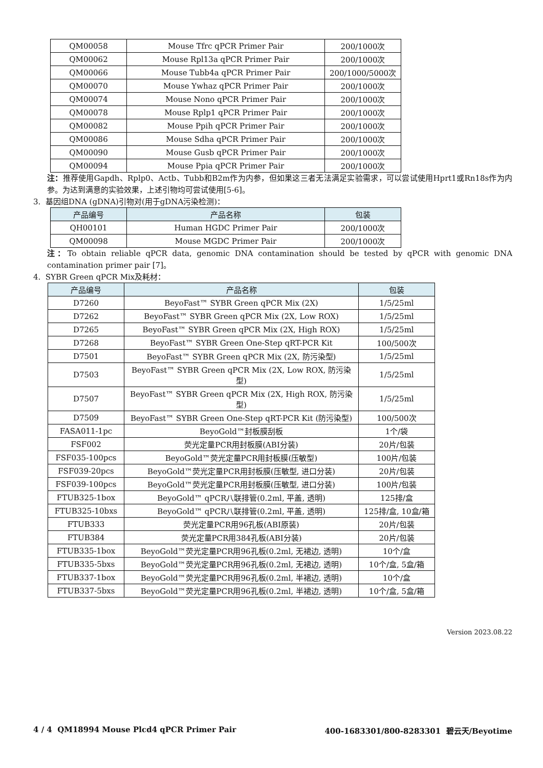| QM00058 | Mouse Tfrc qPCR Primer Pair | 200/1000次 |
| QM00062 | Mouse Rpl13a qPCR Primer Pair | 200/1000次 |
| QM00066 | Mouse Tubb4a qPCR Primer Pair | 200/1000/5000次 |
| QM00070 | Mouse Ywhaz qPCR Primer Pair | 200/1000次 |
| QM00074 | Mouse Nono qPCR Primer Pair | 200/1000次 |
| QM00078 | Mouse Rplp1 qPCR Primer Pair | 200/1000次 |
| QM00082 | Mouse Ppih qPCR Primer Pair | 200/1000次 |
| QM00086 | Mouse Sdha qPCR Primer Pair | 200/1000次 |
| QM00090 | Mouse Gusb qPCR Primer Pair | 200/1000次 |
| QM00094 | Mouse Ppia qPCR Primer Pair | 200/1000次 |
注：推荐使用Gapdh、Rplp0、Actb、Tubb和B2m作为内参，但如果这三者无法满足实验需求，可以尝试使用Hprt1或Rn18s作为内参。为达到满意的实验效果，上述引物均可尝试使用[5-6]。
3. 基因组DNA (gDNA)引物对(用于gDNA污染检测)：
| 产品编号 | 产品名称 | 包装 |
| --- | --- | --- |
| QH00101 | Human HGDC Primer Pair | 200/1000次 |
| QM00098 | Mouse MGDC Primer Pair | 200/1000次 |
注：To obtain reliable qPCR data, genomic DNA contamination should be tested by qPCR with genomic DNA contamination primer pair [7]。
4. SYBR Green qPCR Mix及耗材：
| 产品编号 | 产品名称 | 包装 |
| --- | --- | --- |
| D7260 | BeyoFast™ SYBR Green qPCR Mix (2X) | 1/5/25ml |
| D7262 | BeyoFast™ SYBR Green qPCR Mix (2X, Low ROX) | 1/5/25ml |
| D7265 | BeyoFast™ SYBR Green qPCR Mix (2X, High ROX) | 1/5/25ml |
| D7268 | BeyoFast™ SYBR Green One-Step qRT-PCR Kit | 100/500次 |
| D7501 | BeyoFast™ SYBR Green qPCR Mix (2X, 防污染型) | 1/5/25ml |
| D7503 | BeyoFast™ SYBR Green qPCR Mix (2X, Low ROX, 防污染型) | 1/5/25ml |
| D7507 | BeyoFast™ SYBR Green qPCR Mix (2X, High ROX, 防污染型) | 1/5/25ml |
| D7509 | BeyoFast™ SYBR Green One-Step qRT-PCR Kit (防污染型) | 100/500次 |
| FASA011-1pc | BeyoGold™封板膜刮板 | 1个/袋 |
| FSF002 | 荧光定量PCR用封板膜(ABI分装) | 20片/包装 |
| FSF035-100pcs | BeyoGold™荧光定量PCR用封板膜(压敏型) | 100片/包装 |
| FSF039-20pcs | BeyoGold™荧光定量PCR用封板膜(压敏型, 进口分装) | 20片/包装 |
| FSF039-100pcs | BeyoGold™荧光定量PCR用封板膜(压敏型, 进口分装) | 100片/包装 |
| FTUB325-1box | BeyoGold™ qPCR八联排管(0.2ml, 平盖, 透明) | 125排/盒 |
| FTUB325-10bxs | BeyoGold™ qPCR八联排管(0.2ml, 平盖, 透明) | 125排/盒, 10盒/箱 |
| FTUB333 | 荧光定量PCR用96孔板(ABI原装) | 20片/包装 |
| FTUB384 | 荧光定量PCR用384孔板(ABI分装) | 20片/包装 |
| FTUB335-1box | BeyoGold™荧光定量PCR用96孔板(0.2ml, 无裙边, 透明) | 10个/盒 |
| FTUB335-5bxs | BeyoGold™荧光定量PCR用96孔板(0.2ml, 无裙边, 透明) | 10个/盒, 5盒/箱 |
| FTUB337-1box | BeyoGold™荧光定量PCR用96孔板(0.2ml, 半裙边, 透明) | 10个/盒 |
| FTUB337-5bxs | BeyoGold™荧光定量PCR用96孔板(0.2ml, 半裙边, 透明) | 10个/盒, 5盒/箱 |
Version 2023.08.22
4 / 4 QM18994 Mouse Plcd4 qPCR Primer Pair 400-1683301/800-8283301 碧云天/Beyotime